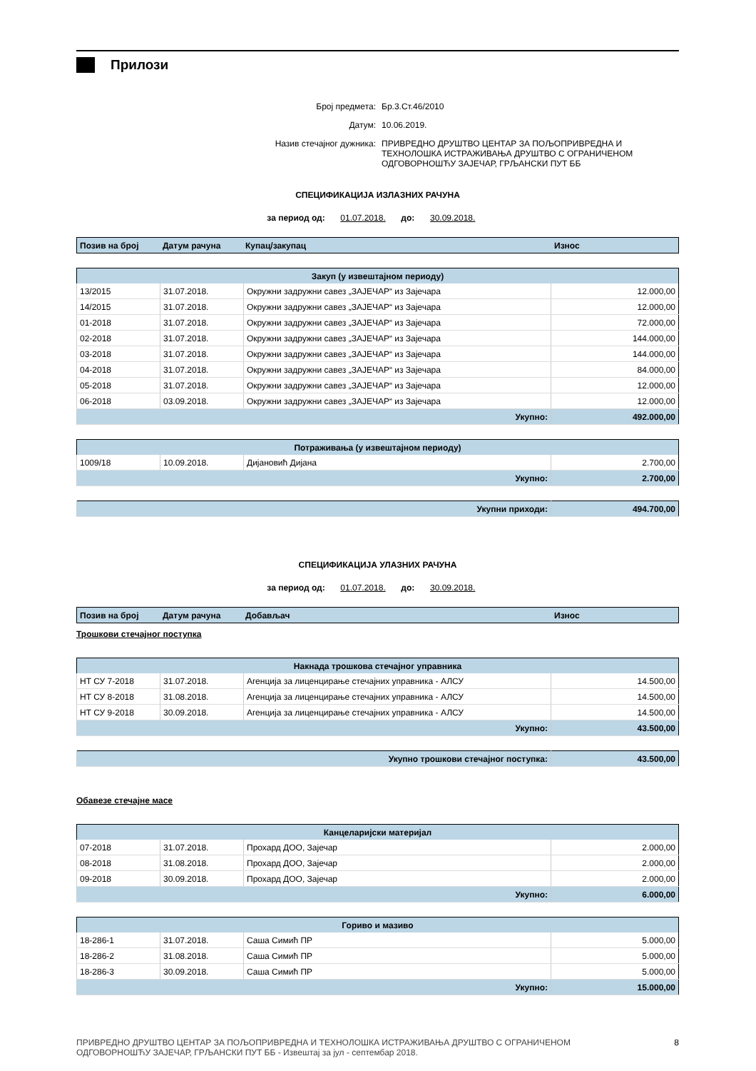Прилози
Број предмета: Бр.3.Ст.46/2010
Датум: 10.06.2019.
Назив стечајног дужника: ПРИВРЕДНО ДРУШТВО ЦЕНТАР ЗА ПОЉОПРИВРЕДНА И
ТЕХНОЛОШКА ИСТРАЖИВАЊА ДРУШТВО С ОГРАНИЧЕНОМ
ОДГОВОРНОШЋУ ЗАЈЕЧАР, ГРЉАНСКИ ПУТ ББ
СПЕЦИФИКАЦИЈА ИЗЛАЗНИХ РАЧУНА
за период од: 01.07.2018. до: 30.09.2018.
| Позив на број | Датум рачуна | Купац/закупац | Износ |
| --- | --- | --- | --- |
| Закуп (у извештајном периоду) | | | |
| --- | --- | --- | --- |
| 13/2015 | 31.07.2018. | Окружни задружни савез „ЗАЈЕЧАР“ из Зајечара | 12.000,00 |
| 14/2015 | 31.07.2018. | Окружни задружни савез „ЗАЈЕЧАР“ из Зајечара | 12.000,00 |
| 01-2018 | 31.07.2018. | Окружни задружни савез „ЗАЈЕЧАР“ из Зајечара | 72.000,00 |
| 02-2018 | 31.07.2018. | Окружни задружни савез „ЗАЈЕЧАР“ из Зајечара | 144.000,00 |
| 03-2018 | 31.07.2018. | Окружни задружни савез „ЗАЈЕЧАР“ из Зајечара | 144.000,00 |
| 04-2018 | 31.07.2018. | Окружни задружни савез „ЗАЈЕЧАР“ из Зајечара | 84.000,00 |
| 05-2018 | 31.07.2018. | Окружни задружни савез „ЗАЈЕЧАР“ из Зајечара | 12.000,00 |
| 06-2018 | 03.09.2018. | Окружни задружни савез „ЗАЈЕЧАР“ из Зајечара | 12.000,00 |
| Укупно: | | | 492.000,00 |
| Потраживања (у извештајном периоду) | | | |
| --- | --- | --- | --- |
| 1009/18 | 10.09.2018. | Дијановић Дијана | 2.700,00 |
| Укупно: | | | 2.700,00 |
| Укупни приходи: | 494.700,00 |
СПЕЦИФИКАЦИЈА УЛАЗНИХ РАЧУНА
за период од: 01.07.2018. до: 30.09.2018.
| Позив на број | Датум рачуна | Добављач | Износ |
| --- | --- | --- | --- |
Трошкови стечајног поступка
| Накнада трошкова стечајног управника | | | |
| --- | --- | --- | --- |
| НТ СУ 7-2018 | 31.07.2018. | Агенција за лиценцирање стечајних управника - АЛСУ | 14.500,00 |
| НТ СУ 8-2018 | 31.08.2018. | Агенција за лиценцирање стечајних управника - АЛСУ | 14.500,00 |
| НТ СУ 9-2018 | 30.09.2018. | Агенција за лиценцирање стечајних управника - АЛСУ | 14.500,00 |
| Укупно: | | | 43.500,00 |
| Укупно трошкови стечајног поступка: | 43.500,00 |
Обавезе стечајне масе
| Канцеларијски материјал | | | |
| --- | --- | --- | --- |
| 07-2018 | 31.07.2018. | Прохард ДОО, Зајечар | 2.000,00 |
| 08-2018 | 31.08.2018. | Прохард ДОО, Зајечар | 2.000,00 |
| 09-2018 | 30.09.2018. | Прохард ДОО, Зајечар | 2.000,00 |
| Укупно: | | | 6.000,00 |
| Гориво и мазиво | | | |
| --- | --- | --- | --- |
| 18-286-1 | 31.07.2018. | Саша Симић ПР | 5.000,00 |
| 18-286-2 | 31.08.2018. | Саша Симић ПР | 5.000,00 |
| 18-286-3 | 30.09.2018. | Саша Симић ПР | 5.000,00 |
| Укупно: | | | 15.000,00 |
ПРИВРЕДНО ДРУШТВО ЦЕНТАР ЗА ПОЉОПРИВРЕДНА И ТЕХНОЛОШКА ИСТРАЖИВАЊА ДРУШТВО С ОГРАНИЧЕНОМ
ОДГОВОРНОШЋУ ЗАЈЕЧАР, ГРЉАНСКИ ПУТ ББ - Извештај за јул - септембар 2018. 8